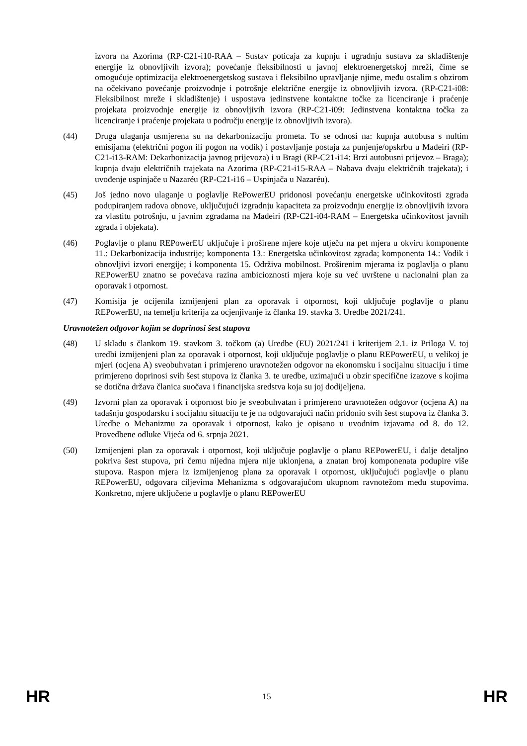izvora na Azorima (RP-C21-i10-RAA – Sustav poticaja za kupnju i ugradnju sustava za skladištenje energije iz obnovljivih izvora); povećanje fleksibilnosti u javnoj elektroenergetskoj mreži, čime se omogućuje optimizacija elektroenergetskog sustava i fleksibilno upravljanje njime, među ostalim s obzirom na očekivano povećanje proizvodnje i potrošnje električne energije iz obnovljivih izvora. (RP-C21-i08: Fleksibilnost mreže i skladištenje) i uspostava jedinstvene kontaktne točke za licenciranje i praćenje projekata proizvodnje energije iz obnovljivih izvora (RP-C21-i09: Jedinstvena kontaktna točka za licenciranje i praćenje projekata u području energije iz obnovljivih izvora).
(44) Druga ulaganja usmjerena su na dekarbonizaciju prometa. To se odnosi na: kupnja autobusa s nultim emisijama (električni pogon ili pogon na vodik) i postavljanje postaja za punjenje/opskrbu u Madeiri (RP-C21-i13-RAM: Dekarbonizacija javnog prijevoza) i u Bragi (RP-C21-i14: Brzi autobusni prijevoz – Braga); kupnja dvaju električnih trajekata na Azorima (RP-C21-i15-RAA – Nabava dvaju električnih trajekata); i uvođenje uspinjače u Nazaréu (RP-C21-i16 – Uspinjača u Nazaréu).
(45) Još jedno novo ulaganje u poglavlje RePowerEU pridonosi povećanju energetske učinkovitosti zgrada podupiranjem radova obnove, uključujući izgradnju kapaciteta za proizvodnju energije iz obnovljivih izvora za vlastitu potrošnju, u javnim zgradama na Madeiri (RP-C21-i04-RAM – Energetska učinkovitost javnih zgrada i objekata).
(46) Poglavlje o planu REPowerEU uključuje i proširene mjere koje utječu na pet mjera u okviru komponente 11.: Dekarbonizacija industrije; komponenta 13.: Energetska učinkovitost zgrada; komponenta 14.: Vodik i obnovljivi izvori energije; i komponenta 15. Održiva mobilnost. Proširenim mjerama iz poglavlja o planu REPowerEU znatno se povećava razina ambicioznosti mjera koje su već uvrštene u nacionalni plan za oporavak i otpornost.
(47) Komisija je ocijenila izmijenjeni plan za oporavak i otpornost, koji uključuje poglavlje o planu REPowerEU, na temelju kriterija za ocjenjivanje iz članka 19. stavka 3. Uredbe 2021/241.
Uravnotežen odgovor kojim se doprinosi šest stupova
(48) U skladu s člankom 19. stavkom 3. točkom (a) Uredbe (EU) 2021/241 i kriterijem 2.1. iz Priloga V. toj uredbi izmijenjeni plan za oporavak i otpornost, koji uključuje poglavlje o planu REPowerEU, u velikoj je mjeri (ocjena A) sveobuhvatan i primjereno uravnotežen odgovor na ekonomsku i socijalnu situaciju i time primjereno doprinosi svih šest stupova iz članka 3. te uredbe, uzimajući u obzir specifične izazove s kojima se dotična država članica suočava i financijska sredstva koja su joj dodijeljena.
(49) Izvorni plan za oporavak i otpornost bio je sveobuhvatan i primjereno uravnotežen odgovor (ocjena A) na tadašnju gospodarsku i socijalnu situaciju te je na odgovarajući način pridonio svih šest stupova iz članka 3. Uredbe o Mehanizmu za oporavak i otpornost, kako je opisano u uvodnim izjavama od 8. do 12. Provedbene odluke Vijeća od 6. srpnja 2021.
(50) Izmijenjeni plan za oporavak i otpornost, koji uključuje poglavlje o planu REPowerEU, i dalje detaljno pokriva šest stupova, pri čemu nijedna mjera nije uklonjena, a znatan broj komponenata podupire više stupova. Raspon mjera iz izmijenjenog plana za oporavak i otpornost, uključujući poglavlje o planu REPowerEU, odgovara ciljevima Mehanizma s odgovarajućom ukupnom ravnotežom među stupovima. Konkretno, mjere uključene u poglavlje o planu REPowerEU
HR 15 HR